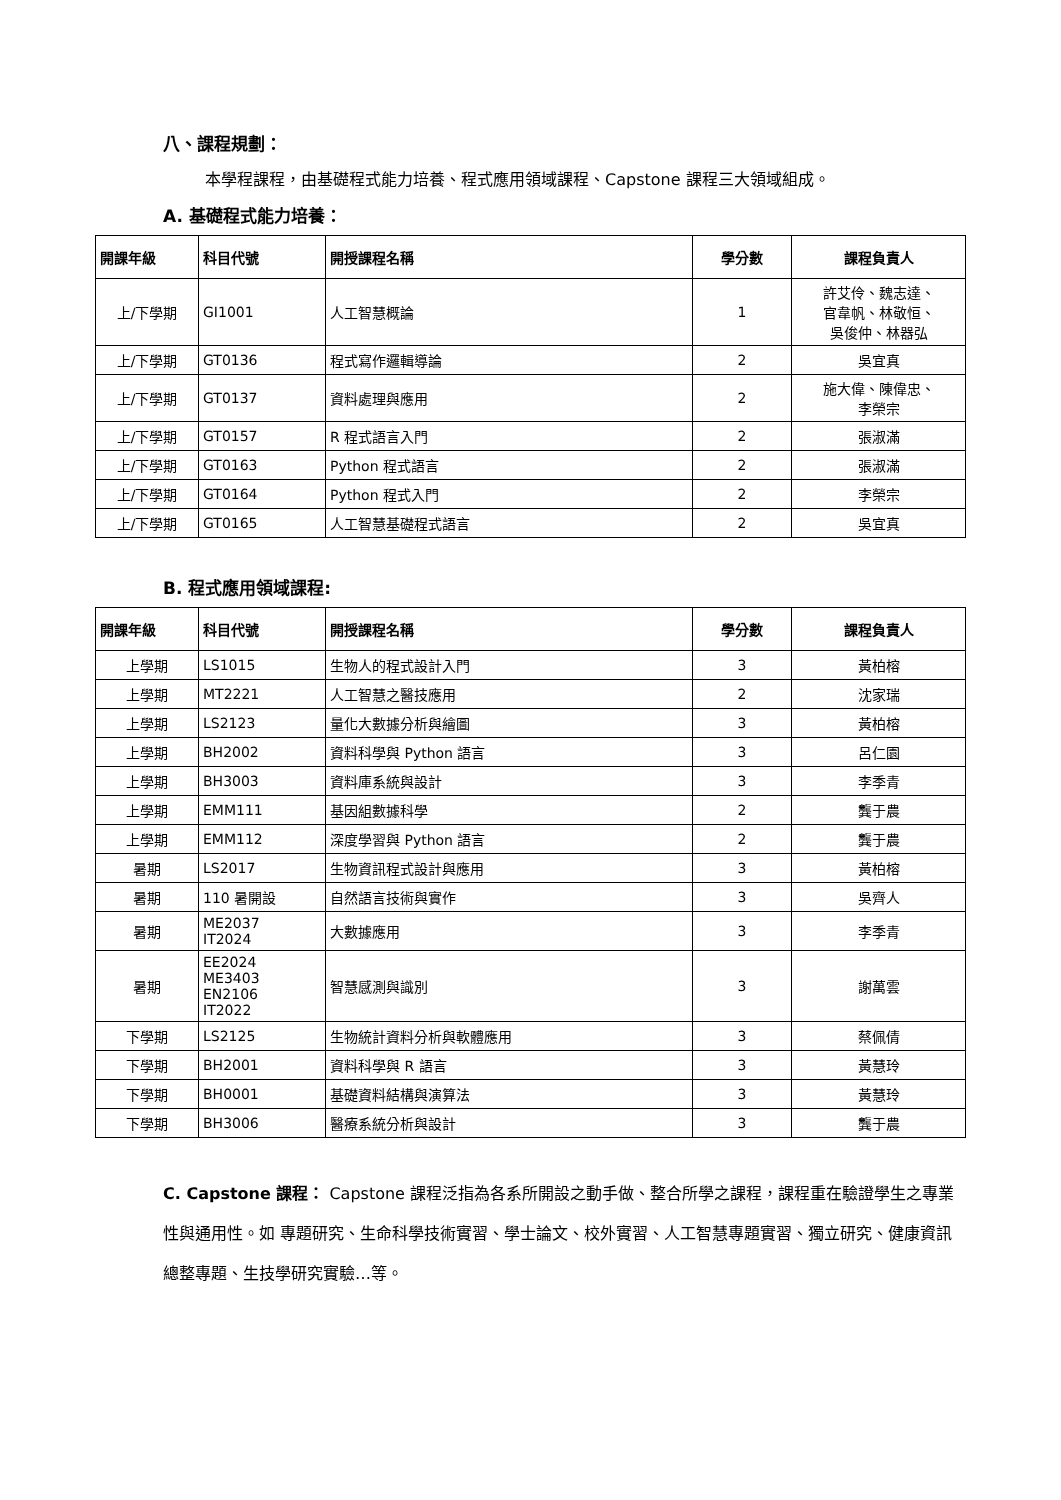八、課程規劃：
本學程課程，由基礎程式能力培養、程式應用領域課程、Capstone 課程三大領域組成。
A. 基礎程式能力培養：
| 開課年級 | 科目代號 | 開授課程名稱 | 學分數 | 課程負責人 |
| --- | --- | --- | --- | --- |
| 上/下學期 | GI1001 | 人工智慧概論 | 1 | 許艾伶、魏志達、 官韋帆、林敬恒、 吳俊仲、林器弘 |
| 上/下學期 | GT0136 | 程式寫作邏輯導論 | 2 | 吳宜真 |
| 上/下學期 | GT0137 | 資料處理與應用 | 2 | 施大偉、陳偉忠、 李榮宗 |
| 上/下學期 | GT0157 | R 程式語言入門 | 2 | 張淑滿 |
| 上/下學期 | GT0163 | Python 程式語言 | 2 | 張淑滿 |
| 上/下學期 | GT0164 | Python 程式入門 | 2 | 李榮宗 |
| 上/下學期 | GT0165 | 人工智慧基礎程式語言 | 2 | 吳宜真 |
B. 程式應用領域課程:
| 開課年級 | 科目代號 | 開授課程名稱 | 學分數 | 課程負責人 |
| --- | --- | --- | --- | --- |
| 上學期 | LS1015 | 生物人的程式設計入門 | 3 | 黃柏榕 |
| 上學期 | MT2221 | 人工智慧之醫技應用 | 2 | 沈家瑞 |
| 上學期 | LS2123 | 量化大數據分析與繪圖 | 3 | 黃柏榕 |
| 上學期 | BH2002 | 資料科學與 Python 語言 | 3 | 呂仁園 |
| 上學期 | BH3003 | 資料庫系統與設計 | 3 | 李季青 |
| 上學期 | EMM111 | 基因組數據科學 | 2 | 龔于農 |
| 上學期 | EMM112 | 深度學習與 Python 語言 | 2 | 龔于農 |
| 暑期 | LS2017 | 生物資訊程式設計與應用 | 3 | 黃柏榕 |
| 暑期 | 110 暑開設 | 自然語言技術與實作 | 3 | 吳齊人 |
| 暑期 | ME2037 IT2024 | 大數據應用 | 3 | 李季青 |
| 暑期 | EE2024 ME3403 EN2106 IT2022 | 智慧感測與識別 | 3 | 謝萬雲 |
| 下學期 | LS2125 | 生物統計資料分析與軟體應用 | 3 | 蔡佩倩 |
| 下學期 | BH2001 | 資料科學與 R 語言 | 3 | 黃慧玲 |
| 下學期 | BH0001 | 基礎資料結構與演算法 | 3 | 黃慧玲 |
| 下學期 | BH3006 | 醫療系統分析與設計 | 3 | 龔于農 |
C. Capstone 課程： Capstone 課程泛指為各系所開設之動手做、整合所學之課程，課程重在驗證學生之專業性與通用性。如 專題研究、生命科學技術實習、學士論文、校外實習、人工智慧專題實習、獨立研究、健康資訊總整專題、生技學研究實驗…等。